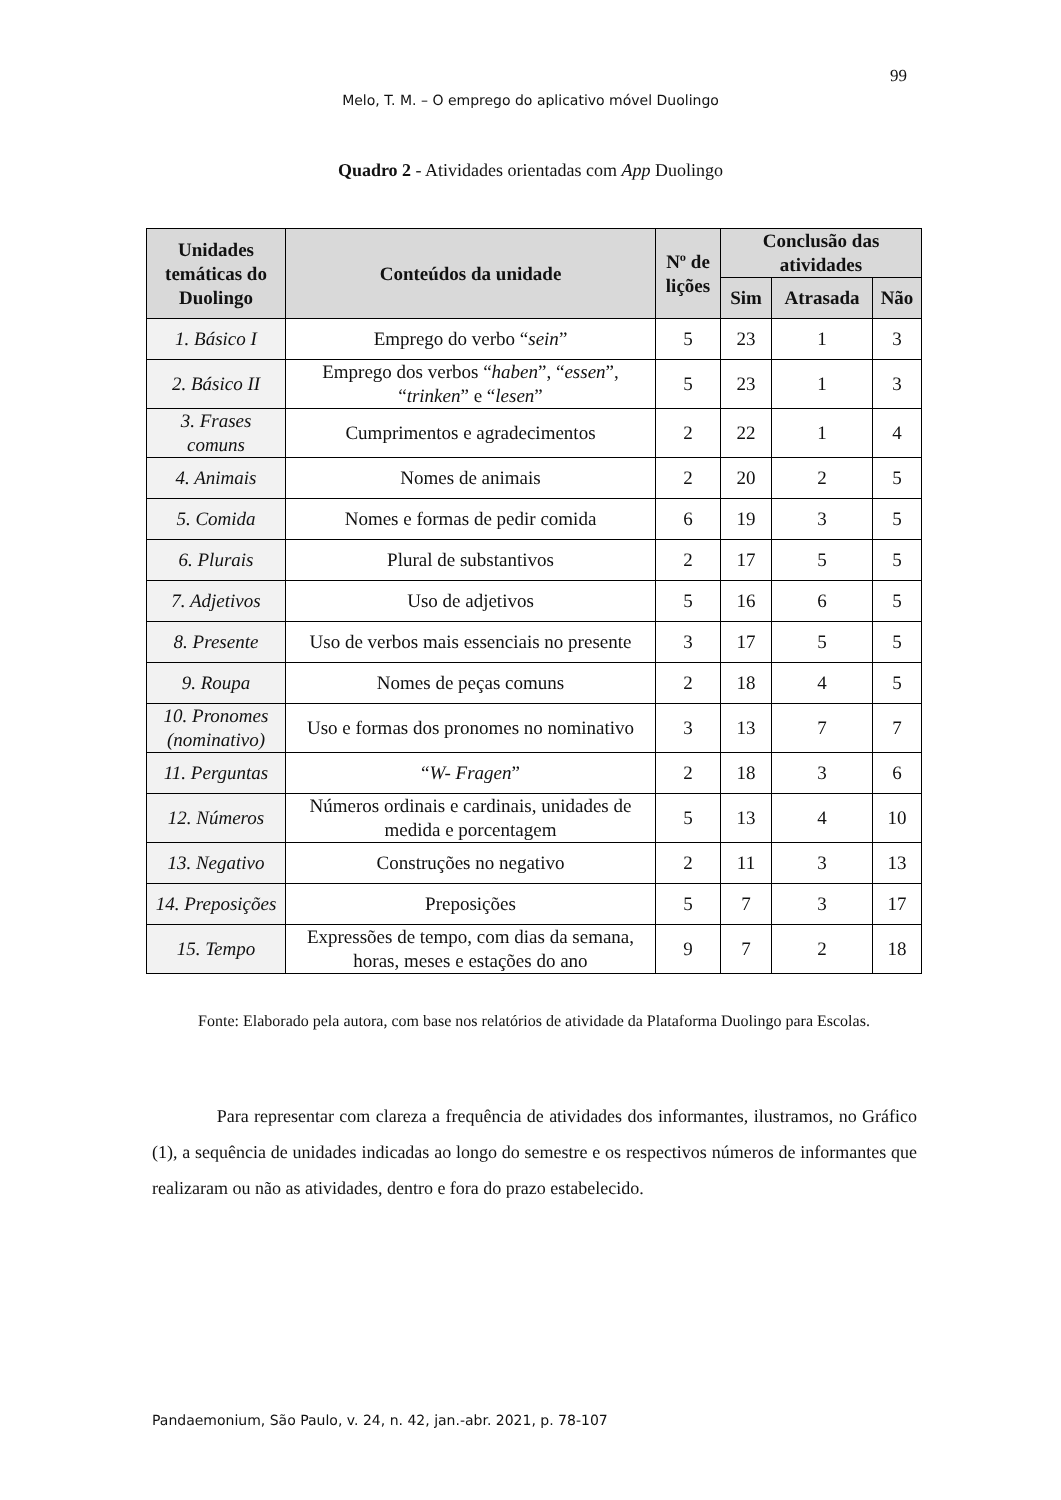99
Melo, T. M. – O emprego do aplicativo móvel Duolingo
Quadro 2 - Atividades orientadas com App Duolingo
| Unidades temáticas do Duolingo | Conteúdos da unidade | Nº de lições | Conclusão das atividades | | |
| --- | --- | --- | --- | --- | --- |
| | | | Sim | Atrasada | Não |
| 1. Básico I | Emprego do verbo “ sein ” | 5 | 23 | 1 | 3 |
| 2. Básico II | Emprego dos verbos “ haben ”, “ essen ”, “ trinken ” e “ lesen ” | 5 | 23 | 1 | 3 |
| 3. Frases comuns | Cumprimentos e agradecimentos | 2 | 22 | 1 | 4 |
| 4. Animais | Nomes de animais | 2 | 20 | 2 | 5 |
| 5. Comida | Nomes e formas de pedir comida | 6 | 19 | 3 | 5 |
| 6. Plurais | Plural de substantivos | 2 | 17 | 5 | 5 |
| 7. Adjetivos | Uso de adjetivos | 5 | 16 | 6 | 5 |
| 8. Presente | Uso de verbos mais essenciais no presente | 3 | 17 | 5 | 5 |
| 9. Roupa | Nomes de peças comuns | 2 | 18 | 4 | 5 |
| 10. Pronomes (nominativo) | Uso e formas dos pronomes no nominativo | 3 | 13 | 7 | 7 |
| 11. Perguntas | “ W- Fragen ” | 2 | 18 | 3 | 6 |
| 12. Números | Números ordinais e cardinais, unidades de medida e porcentagem | 5 | 13 | 4 | 10 |
| 13. Negativo | Construções no negativo | 2 | 11 | 3 | 13 |
| 14. Preposições | Preposições | 5 | 7 | 3 | 17 |
| 15. Tempo | Expressões de tempo, com dias da semana, horas, meses e estações do ano | 9 | 7 | 2 | 18 |
Fonte: Elaborado pela autora, com base nos relatórios de atividade da Plataforma Duolingo para Escolas.
Para representar com clareza a frequência de atividades dos informantes, ilustramos, no Gráfico (1), a sequência de unidades indicadas ao longo do semestre e os respectivos números de informantes que realizaram ou não as atividades, dentro e fora do prazo estabelecido.
Pandaemonium, São Paulo, v. 24, n. 42, jan.-abr. 2021, p. 78-107